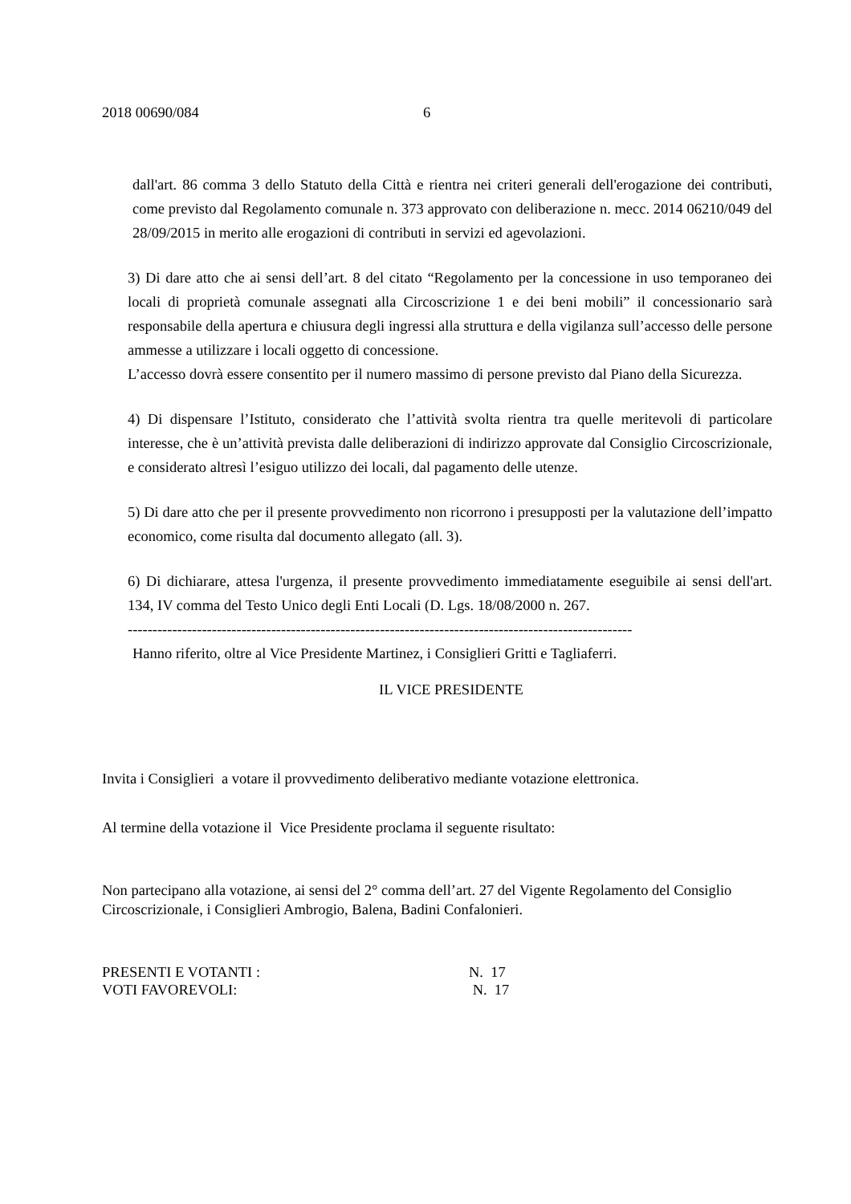2018 00690/084 6
dall'art. 86 comma 3 dello Statuto della Città e rientra nei criteri generali dell'erogazione dei contributi, come previsto dal Regolamento comunale n. 373 approvato con deliberazione n. mecc. 2014 06210/049 del 28/09/2015 in merito alle erogazioni di contributi in servizi ed agevolazioni.
3) Di dare atto che ai sensi dell’art. 8 del citato “Regolamento per la concessione in uso temporaneo dei locali di proprietà comunale assegnati alla Circoscrizione 1 e dei beni mobili” il concessionario sarà responsabile della apertura e chiusura degli ingressi alla struttura e della vigilanza sull’accesso delle persone ammesse a utilizzare i locali oggetto di concessione.
L’accesso dovrà essere consentito per il numero massimo di persone previsto dal Piano della Sicurezza.
4) Di dispensare l’Istituto, considerato che l’attività svolta rientra tra quelle meritevoli di particolare interesse, che è un’attività prevista dalle deliberazioni di indirizzo approvate dal Consiglio Circoscrizionale, e considerato altresì l’esiguo utilizzo dei locali, dal pagamento delle utenze.
5) Di dare atto che per il presente provvedimento non ricorrono i presupposti per la valutazione dell’impatto economico, come risulta dal documento allegato (all. 3).
6) Di dichiarare, attesa l'urgenza, il presente provvedimento immediatamente eseguibile ai sensi dell'art. 134, IV comma del Testo Unico degli Enti Locali (D. Lgs. 18/08/2000 n. 267.
------------------------------------------------------------------------------------------------------
Hanno riferito, oltre al Vice Presidente Martinez, i Consiglieri Gritti e Tagliaferri.
IL VICE PRESIDENTE
Invita i Consiglieri a votare il provvedimento deliberativo mediante votazione elettronica.
Al termine della votazione il Vice Presidente proclama il seguente risultato:
Non partecipano alla votazione, ai sensi del 2° comma dell’art. 27 del Vigente Regolamento del Consiglio Circoscrizionale, i Consiglieri Ambrogio, Balena, Badini Confalonieri.
PRESENTI E VOTANTI : N. 17
VOTI FAVOREVOLI: N. 17